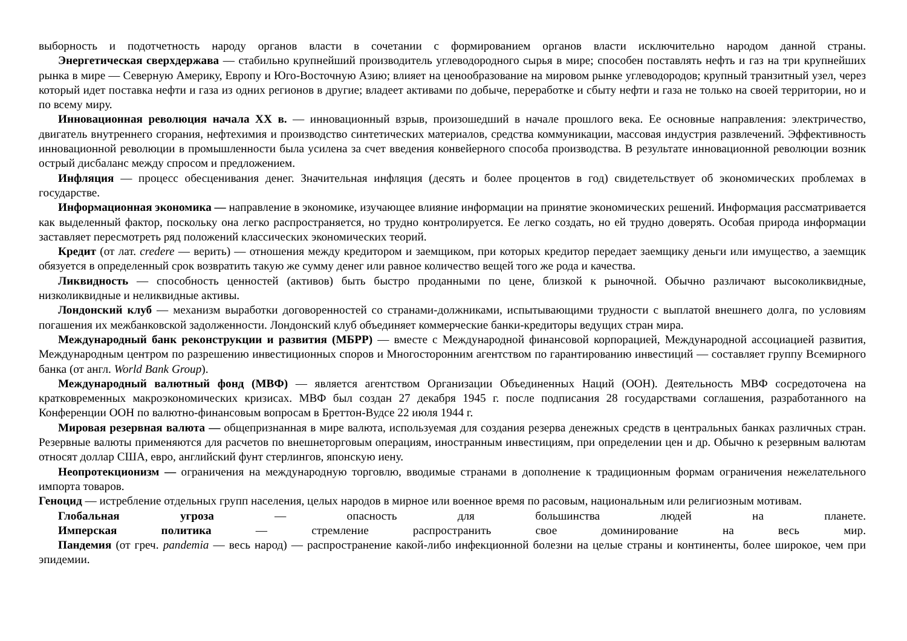выборность и подотчетность народу органов власти в сочетании с формированием органов власти исключительно народом данной страны.
Энергетическая сверхдержава — стабильно крупнейший производитель углеводородного сырья в мире; способен поставлять нефть и газ на три крупнейших рынка в мире — Северную Америку, Европу и Юго-Восточную Азию; влияет на ценообразование на мировом рынке углеводородов; крупный транзитный узел, через который идет поставка нефти и газа из одних регионов в другие; владеет активами по добыче, переработке и сбыту нефти и газа не только на своей территории, но и по всему миру.
Инновационная революция начала XX в. — инновационный взрыв, произошедший в начале прошлого века. Ее основные направления: электричество, двигатель внутреннего сгорания, нефтехимия и производство синтетических материалов, средства коммуникации, массовая индустрия развлечений. Эффективность инновационной революции в промышленности была усилена за счет введения конвейерного способа производства. В результате инновационной революции возник острый дисбаланс между спросом и предложением.
Инфляция — процесс обесценивания денег. Значительная инфляция (десять и более процентов в год) свидетельствует об экономических проблемах в государстве.
Информационная экономика — направление в экономике, изучающее влияние информации на принятие экономических решений. Информация рассматривается как выделенный фактор, поскольку она легко распространяется, но трудно контролируется. Ее легко создать, но ей трудно доверять. Особая природа информации заставляет пересмотреть ряд положений классических экономических теорий.
Кредит (от лат. credere — верить) — отношения между кредитором и заемщиком, при которых кредитор передает заемщику деньги или имущество, а заемщик обязуется в определенный срок возвратить такую же сумму денег или равное количество вещей того же рода и качества.
Ликвидность — способность ценностей (активов) быть быстро проданными по цене, близкой к рыночной. Обычно различают высоколиквидные, низколиквидные и неликвидные активы.
Лондонский клуб — механизм выработки договоренностей со странами-должниками, испытывающими трудности с выплатой внешнего долга, по условиям погашения их межбанковской задолженности. Лондонский клуб объединяет коммерческие банки-кредиторы ведущих стран мира.
Международный банк реконструкции и развития (МБРР) — вместе с Международной финансовой корпорацией, Международной ассоциацией развития, Международным центром по разрешению инвестиционных споров и Многосторонним агентством по гарантированию инвестиций — составляет группу Всемирного банка (от англ. World Bank Group).
Международный валютный фонд (МВФ) — является агентством Организации Объединенных Наций (ООН). Деятельность МВФ сосредоточена на кратковременных макроэкономических кризисах. МВФ был создан 27 декабря 1945 г. после подписания 28 государствами соглашения, разработанного на Конференции ООН по валютно-финансовым вопросам в Бреттон-Вудсе 22 июля 1944 г.
Мировая резервная валюта — общепризнанная в мире валюта, используемая для создания резерва денежных средств в центральных банках различных стран. Резервные валюты применяются для расчетов по внешнеторговым операциям, иностранным инвестициям, при определении цен и др. Обычно к резервным валютам относят доллар США, евро, английский фунт стерлингов, японскую иену.
Неопротекционизм — ограничения на международную торговлю, вводимые странами в дополнение к традиционным формам ограничения нежелательного импорта товаров.
Геноцид — истребление отдельных групп населения, целых народов в мирное или военное время по расовым, национальным или религиозным мотивам.
Глобальная угроза — опасность для большинства людей на планете.
Имперская политика — стремление распространить свое доминирование на весь мир.
Пандемия (от греч. pandemia — весь народ) — распространение какой-либо инфекционной болезни на целые страны и континенты, более широкое, чем при эпидемии.